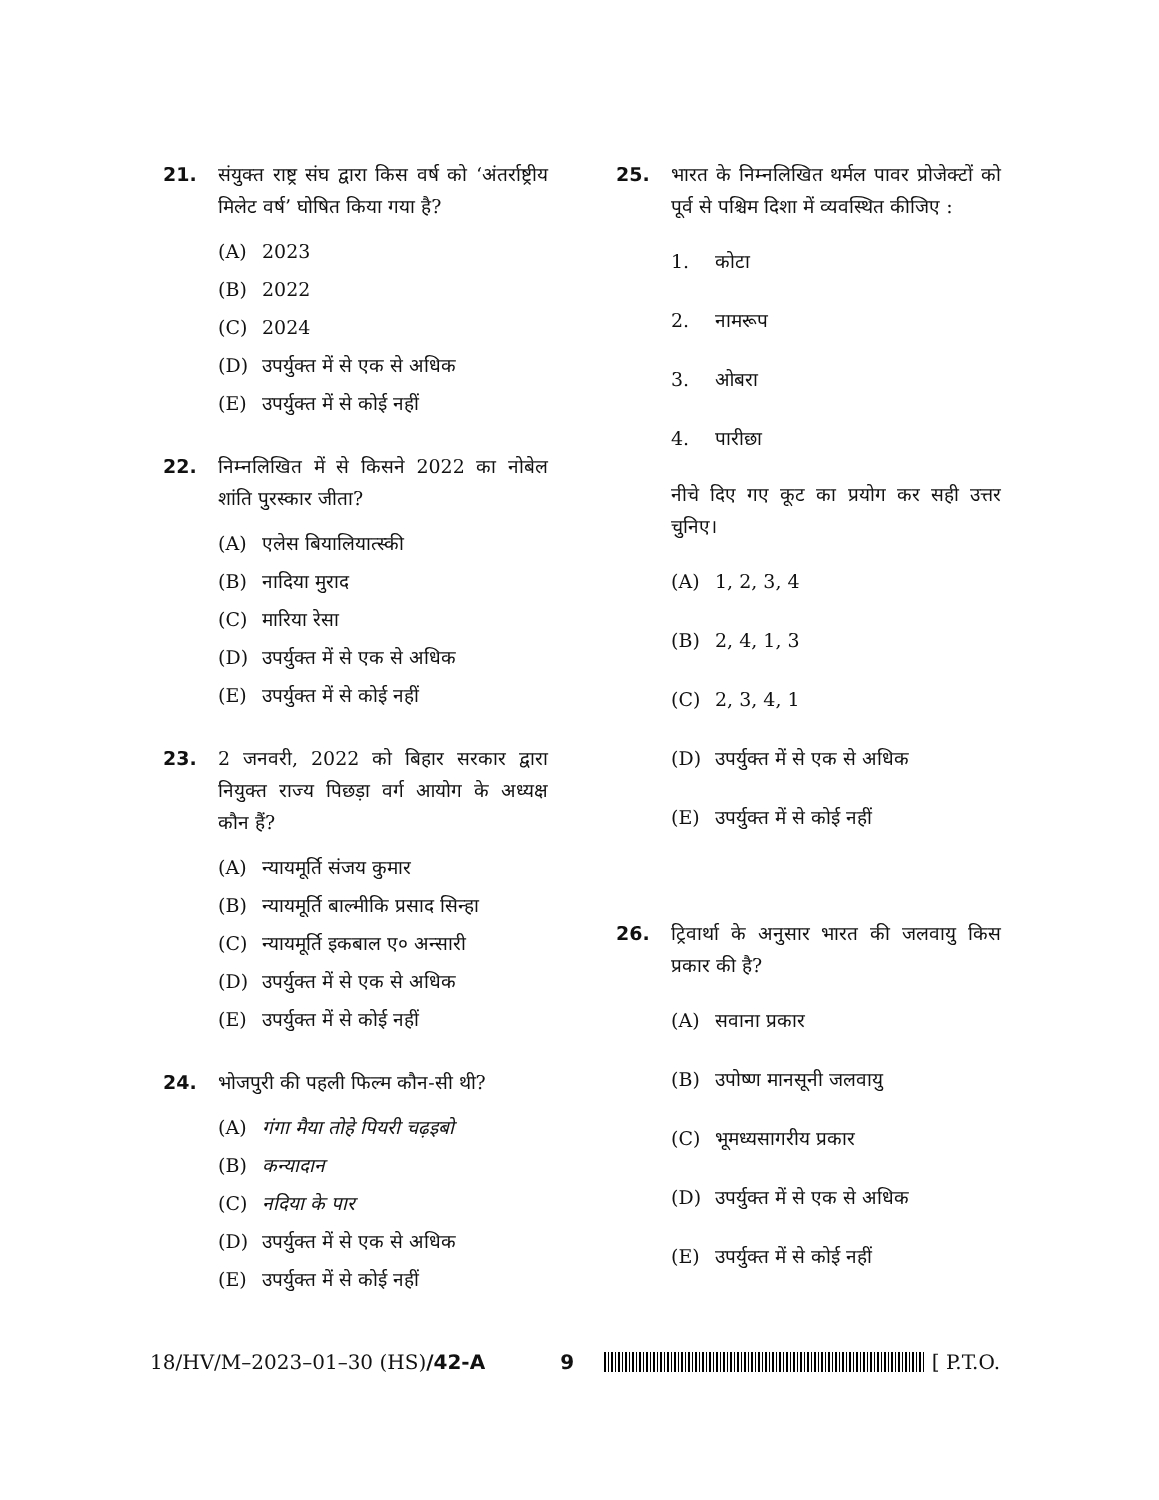21. संयुक्त राष्ट्र संघ द्वारा किस वर्ष को ‘अंतर्राष्ट्रीय मिलेट वर्ष’ घोषित किया गया है?
(A) 2023
(B) 2022
(C) 2024
(D) उपर्युक्त में से एक से अधिक
(E) उपर्युक्त में से कोई नहीं
22. निम्नलिखित में से किसने 2022 का नोबेल शांति पुरस्कार जीता?
(A) एलेस बियालियात्स्की
(B) नादिया मुराद
(C) मारिया रेसा
(D) उपर्युक्त में से एक से अधिक
(E) उपर्युक्त में से कोई नहीं
23. 2 जनवरी, 2022 को बिहार सरकार द्वारा नियुक्त राज्य पिछड़ा वर्ग आयोग के अध्यक्ष कौन हैं?
(A) न्यायमूर्ति संजय कुमार
(B) न्यायमूर्ति बाल्मीकि प्रसाद सिन्हा
(C) न्यायमूर्ति इकबाल ए० अन्सारी
(D) उपर्युक्त में से एक से अधिक
(E) उपर्युक्त में से कोई नहीं
24. भोजपुरी की पहली फिल्म कौन-सी थी?
(A) गंगा मैया तोहे पियरी चढ़इबो
(B) कन्यादान
(C) नदिया के पार
(D) उपर्युक्त में से एक से अधिक
(E) उपर्युक्त में से कोई नहीं
25. भारत के निम्नलिखित थर्मल पावर प्रोजेक्टों को पूर्व से पश्चिम दिशा में व्यवस्थित कीजिए :
1. कोटा
2. नामरूप
3. ओबरा
4. पारीछा
नीचे दिए गए कूट का प्रयोग कर सही उत्तर चुनिए।
(A) 1, 2, 3, 4
(B) 2, 4, 1, 3
(C) 2, 3, 4, 1
(D) उपर्युक्त में से एक से अधिक
(E) उपर्युक्त में से कोई नहीं
26. ट्रिवार्था के अनुसार भारत की जलवायु किस प्रकार की है?
(A) सवाना प्रकार
(B) उपोष्ण मानसूनी जलवायु
(C) भूमध्यसागरीय प्रकार
(D) उपर्युक्त में से एक से अधिक
(E) उपर्युक्त में से कोई नहीं
18/HV/M–2023–01–30 (HS)/42-A 9 [ P.T.O.